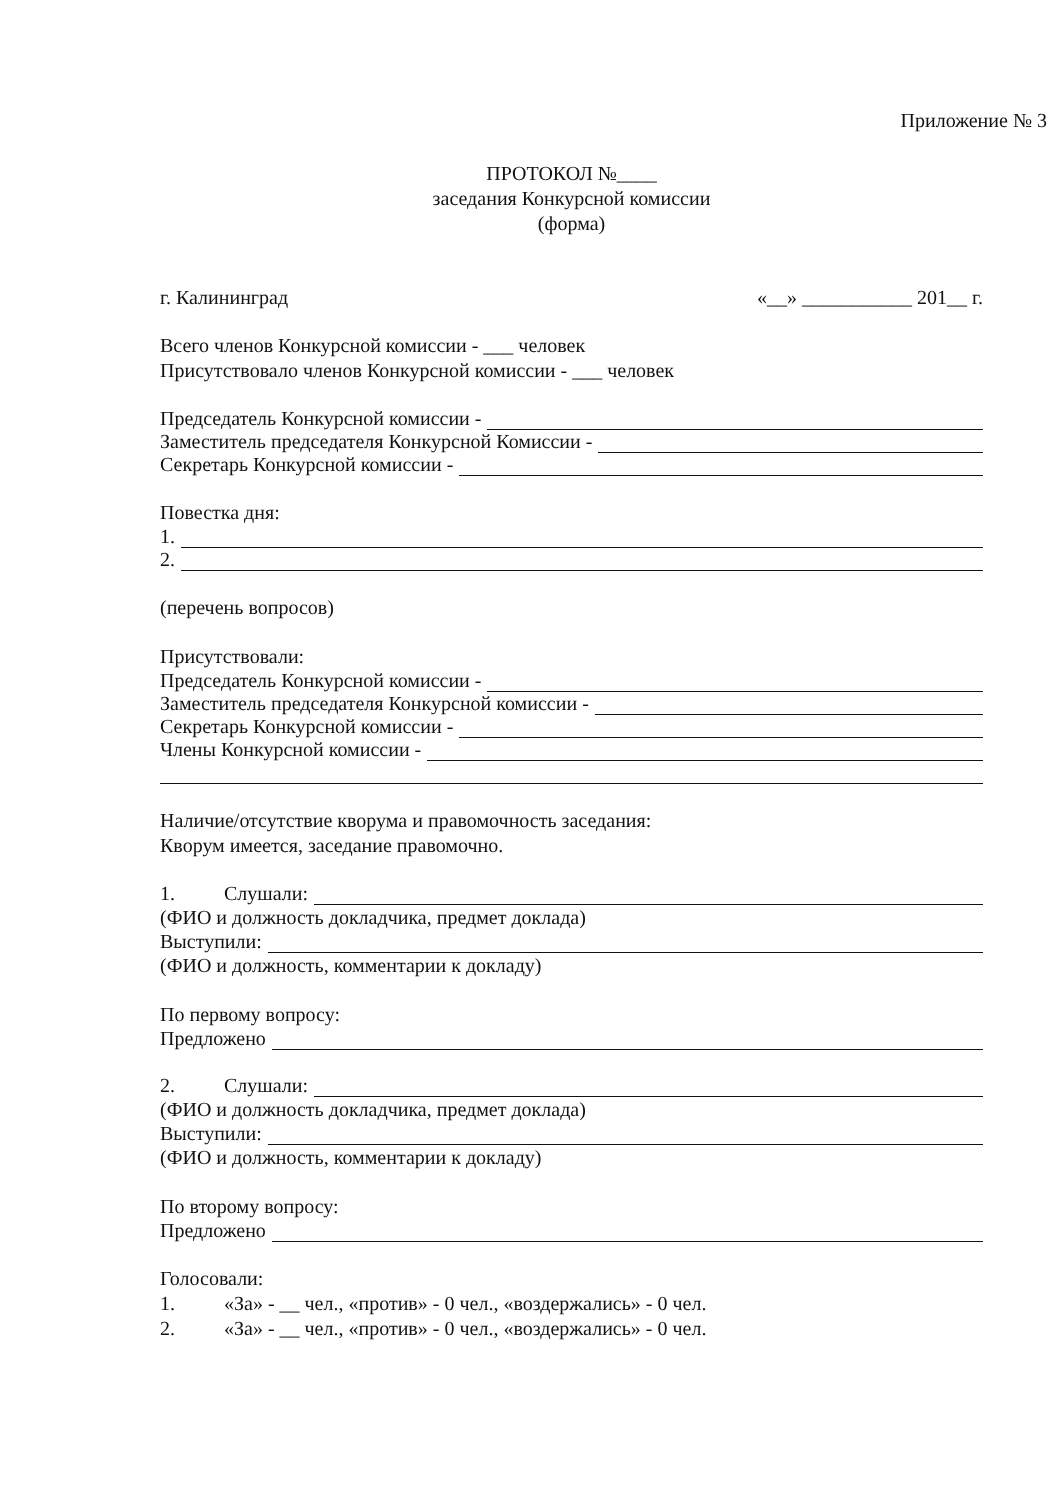Приложение № 3
ПРОТОКОЛ №____
заседания Конкурсной комиссии
(форма)
г. Калининград «__» ___________ 201__ г.
Всего членов Конкурсной комиссии - ___ человек
Присутствовало членов Конкурсной комиссии - ___ человек
Председатель Конкурсной комиссии -
Заместитель председателя Конкурсной Комиссии -
Секретарь Конкурсной комиссии -
Повестка дня:
1.
2.
(перечень вопросов)
Присутствовали:
Председатель Конкурсной комиссии -
Заместитель председателя Конкурсной комиссии -
Секретарь Конкурсной комиссии -
Члены Конкурсной комиссии -
Наличие/отсутствие кворума и правомочность заседания:
Кворум имеется, заседание правомочно.
1. Слушали:
(ФИО и должность докладчика, предмет доклада)
Выступили:
(ФИО и должность, комментарии к докладу)
По первому вопросу:
Предложено
2. Слушали:
(ФИО и должность докладчика, предмет доклада)
Выступили:
(ФИО и должность, комментарии к докладу)
По второму вопросу:
Предложено
Голосовали:
1. «За» - __ чел., «против» - 0 чел., «воздержались» - 0 чел.
2. «За» - __ чел., «против» - 0 чел., «воздержались» - 0 чел.